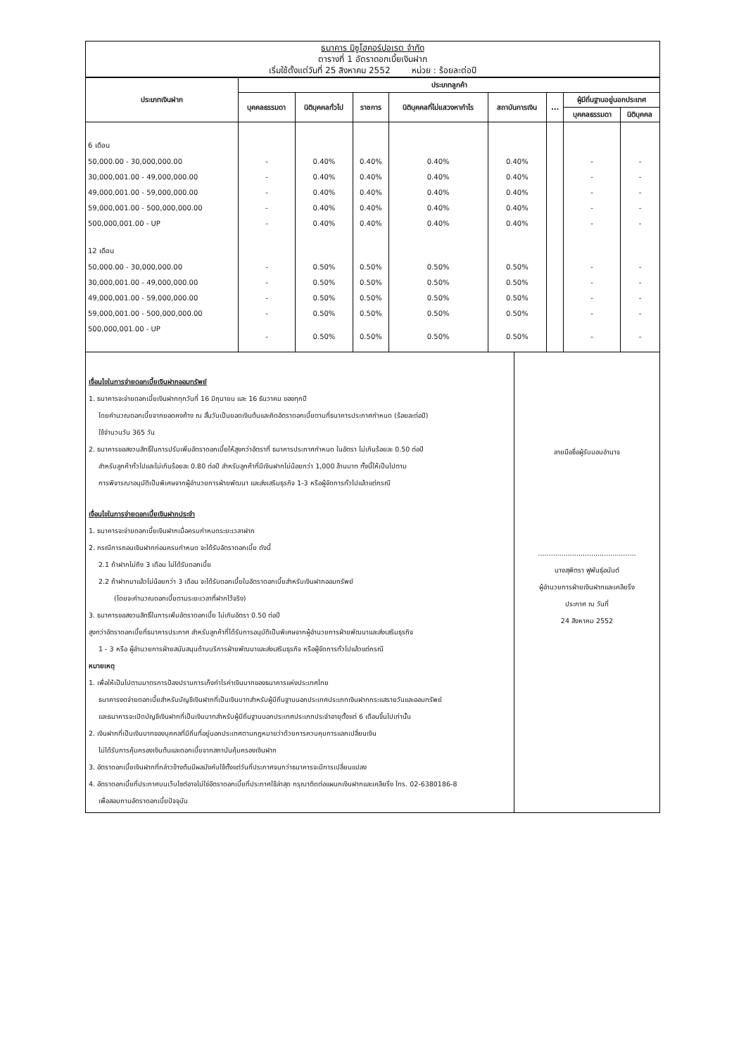ธนาคาร มิซูโฮคอร์ปอเรต จำกัด
ตารางที่ 1 อัตราดอกเบี้ยเงินฝาก
เริ่มใช้ตั้งแต่วันที่ 25 สิงหาคม 2552 หน่วย : ร้อยละต่อปี
| ประเภทเงินฝาก | ประเภทลูกค้า | | | | | | | |
| --- | --- | --- | --- | --- | --- | --- | --- | --- |
| | บุคคลธรรมดา | นิติบุคคลทั่วไป | ราชการ | นิติบุคคลที่ไม่แสวงหากำไร | สถาบันการเงิน | ... | ผู้มีถิ่นฐานอยู่นอกประเทศ | |
| | | | | | | | บุคคลธรรมดา | นิติบุคคล |
| 6 เดือน | | | | | | | | |
| 50,000.00 - 30,000,000.00 | - | 0.40% | 0.40% | 0.40% | 0.40% | | - | - |
| 30,000,001.00 - 49,000,000.00 | - | 0.40% | 0.40% | 0.40% | 0.40% | | - | - |
| 49,000,001.00 - 59,000,000.00 | - | 0.40% | 0.40% | 0.40% | 0.40% | | - | - |
| 59,000,001.00 - 500,000,000.00 | - | 0.40% | 0.40% | 0.40% | 0.40% | | - | - |
| 500,000,001.00 - UP | - | 0.40% | 0.40% | 0.40% | 0.40% | | - | - |
| 12 เดือน | | | | | | | | |
| 50,000.00 - 30,000,000.00 | - | 0.50% | 0.50% | 0.50% | 0.50% | | - | - |
| 30,000,001.00 - 49,000,000.00 | - | 0.50% | 0.50% | 0.50% | 0.50% | | - | - |
| 49,000,001.00 - 59,000,000.00 | - | 0.50% | 0.50% | 0.50% | 0.50% | | - | - |
| 59,000,001.00 - 500,000,000.00 | - | 0.50% | 0.50% | 0.50% | 0.50% | | - | - |
| 500,000,001.00 - UP | - | 0.50% | 0.50% | 0.50% | 0.50% | | - | - |
เงื่อนไขในการจ่ายดอกเบี้ยเงินฝากออมทรัพย์
1. ธนาคารจะจ่ายดอกเบี้ยเงินฝากทุกวันที่ 16 มิถุนายน และ 16 ธันวาคม ของทุกปี
โดยคำนวณดอกเบี้ยจากยอดคงค้าง ณ สิ้นวันเป็นยอดเงินต้นและคิดอัตราดอกเบี้ยตามที่ธนาคารประกาศกำหนด (ร้อยละต่อปี)
ใช้จำนวนวัน 365 วัน
2. ธนาคารขอสงวนสิทธิ์ในการปรับเพิ่มอัตราดอกเบี้ยให้สูงกว่าอัตราที่ ธนาคารประกาศกำหนด ในอัตรา ไม่เกินร้อยละ 0.50 ต่อปี
สำหรับลูกค้าทั่วไปและไม่เกินร้อยละ 0.80 ต่อปี สำหรับลูกค้าที่มีเงินฝากไม่น้อยกว่า 1,000 ล้านบาท ทั้งนี้ให้เป็นไปตาม
การพิจารณาอนุมัติเป็นพิเศษจากผู้อำนวยการฝ่ายพัฒนา และส่งเสริมธุรกิจ 1-3 หรือผู้จัดการทั่วไปแล้วแต่กรณี
เงื่อนไขในการจ่ายดอกเบี้ยเงินฝากประจำ
1. ธนาคารจะจ่ายดอกเบี้ยเงินฝากเมื่อครบกำหนดระยะเวลาฝาก
2. กรณีการถอนเงินฝากก่อนครบกำหนด จะได้รับอัตราดอกเบี้ย ดังนี้
2.1 ถ้าฝากไม่ถึง 3 เดือน ไม่ได้รับดอกเบี้ย
2.2 ถ้าฝากมาแล้วไม่น้อยกว่า 3 เดือน จะได้รับดอกเบี้ยในอัตราดอกเบี้ยสำหรับเงินฝากออมทรัพย์
(โดยจะคำนวณดอกเบี้ยตามระยะเวลาที่ฝากไว้จริง)
3. ธนาคารขอสงวนสิทธิ์ในการเพิ่มอัตราดอกเบี้ย ไม่เกินอัตรา 0.50 ต่อปี
สูงกว่าอัตราดอกเบี้ยที่ธนาคารประกาศ สำหรับลูกค้าที่ได้รับการอนุมัติเป็นพิเศษจากผู้อำนวยการฝ่ายพัฒนาและส่งเสริมธุรกิจ
1 - 3 หรือ ผู้อำนวยการฝ่ายสนับสนุนด้านบริการฝ่ายพัฒนาและส่งเสริมธุรกิจ หรือผู้จัดการทั่วไปแล้วแต่กรณี
หมายเหตุ
1. เพื่อให้เป็นไปตามมาตรการป้องปรามการเก็งกำไรค่าเงินบาทของธนาคารแห่งประเทศไทย
ธนาคารงดจ่ายดอกเบี้ยสำหรับบัญชีเงินฝากที่เป็นเงินบาทสำหรับผู้มีถิ่นฐานนอกประเทศประเภทเงินฝากกระแสรายวันและออมทรัพย์
และธนาคารจะเปิดบัญชีเงินฝากที่เป็นเงินบาทสำหรับผู้มีถิ่นฐานนอกประเทศประเภทประจำอายุตั้งแต่ 6 เดือนขึ้นไปเท่านั้น
2. เงินฝากที่เป็นเงินบาทของบุคคลที่มีถิ่นที่อยู่นอกประเทศตามกฎหมายว่าด้วยการควบคุมการแลกเปลี่ยนเงิน
ไม่ได้รับการคุ้มครองเงินต้นและดอกเบี้ยจากสถาบันคุ้มครองเงินฝาก
3. อัตราดอกเบี้ยเงินฝากที่กล่าวข้างต้นมีผลบังคับใช้ตั้งแต่วันที่ประกาศจนกว่าธนาคารจะมีการเปลี่ยนแปลง
4. อัตราดอกเบี้ยที่ประกาศบนเว็บไซต์อาจไม่ใช่อัตราดอกเบี้ยที่ประกาศใช้ล่าสุด กรุณาติดต่อแผนกเงินฝากและเคลียริ่ง โทร. 02-6380186-8
เพื่อสอบถามอัตราดอกเบี้ยปัจจุบัน
ลายมือชื่อผู้รับมอบอำนาจ
..............................................
นางสุพิตรา ฟูพันธุ์อนันต์
ผู้อำนวยการฝ่ายเงินฝากและเคลียริ่ง
ประกาศ ณ วันที่
24 สิงหาคม 2552